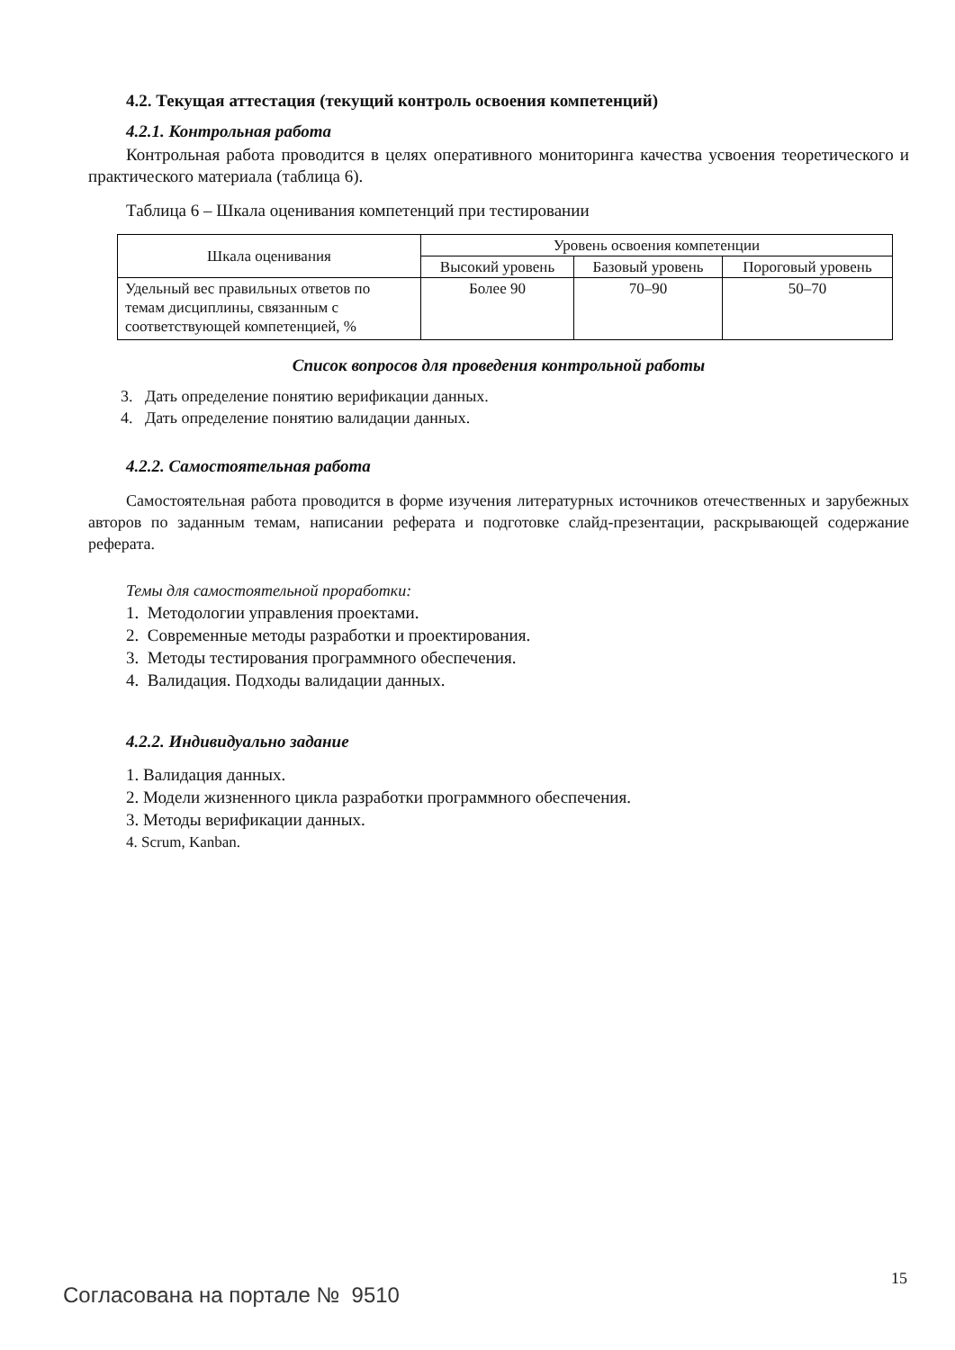4.2. Текущая аттестация (текущий контроль освоения компетенций)
4.2.1. Контрольная работа
Контрольная работа проводится в целях оперативного мониторинга качества усвоения теоретического и практического материала (таблица 6).
Таблица 6 – Шкала оценивания компетенций при тестировании
| Шкала оценивания | Уровень освоения компетенции | | |
| --- | --- | --- | --- |
| | Высокий уровень | Базовый уровень | Пороговый уровень |
| Удельный вес правильных ответов по темам дисциплины, связанным с соответствующей компетенцией, % | Более 90 | 70–90 | 50–70 |
Список вопросов для проведения контрольной работы
3. Дать определение понятию верификации данных.
4. Дать определение понятию валидации данных.
4.2.2. Самостоятельная работа
Самостоятельная работа проводится в форме изучения литературных источников отечественных и зарубежных авторов по заданным темам, написании реферата и подготовке слайд-презентации, раскрывающей содержание реферата.
Темы для самостоятельной проработки:
1. Методологии управления проектами.
2. Современные методы разработки и проектирования.
3. Методы тестирования программного обеспечения.
4. Валидация. Подходы валидации данных.
4.2.2. Индивидуально задание
1. Валидация данных.
2. Модели жизненного цикла разработки программного обеспечения.
3. Методы верификации данных.
4. Scrum, Kanban.
15
Согласована на портале № 9510